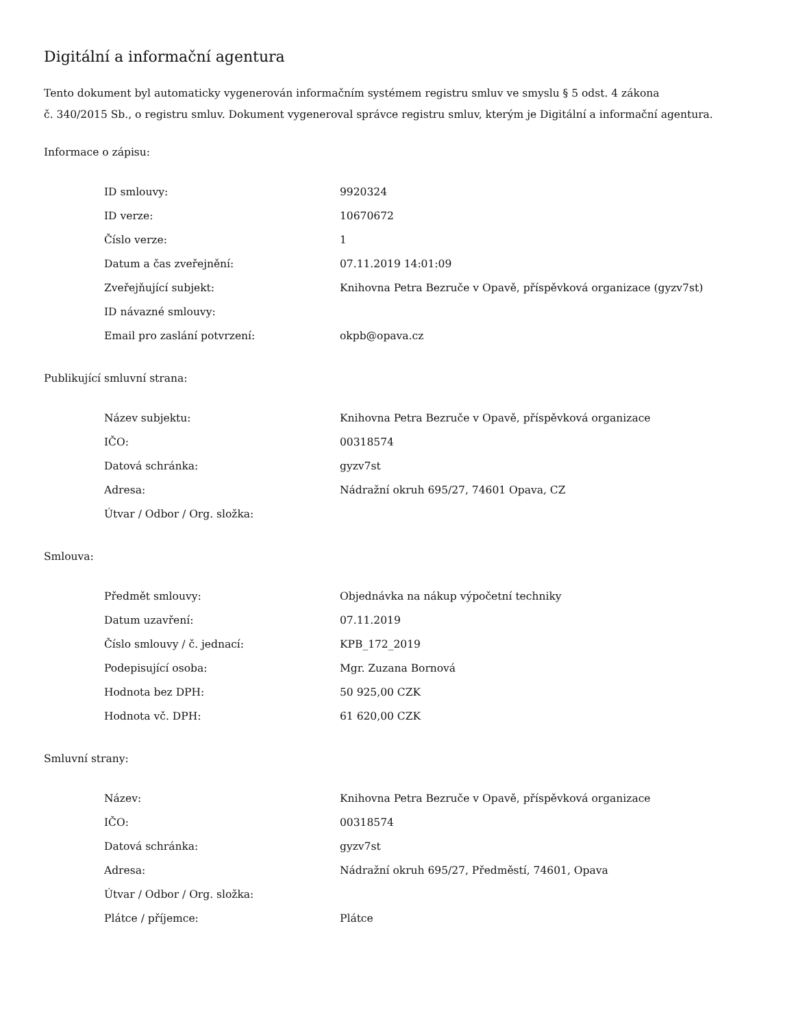Digitální a informační agentura
Tento dokument byl automaticky vygenerován informačním systémem registru smluv ve smyslu § 5 odst. 4 zákona
č. 340/2015 Sb., o registru smluv. Dokument vygeneroval správce registru smluv, kterým je Digitální a informační agentura.
Informace o zápisu:
| ID smlouvy: | 9920324 |
| ID verze: | 10670672 |
| Číslo verze: | 1 |
| Datum a čas zveřejnění: | 07.11.2019 14:01:09 |
| Zveřejňující subjekt: | Knihovna Petra Bezruče v Opavě, příspěvková organizace (gyzv7st) |
| ID návazné smlouvy: | |
| Email pro zaslání potvrzení: | okpb@opava.cz |
Publikující smluvní strana:
| Název subjektu: | Knihovna Petra Bezruče v Opavě, příspěvková organizace |
| IČO: | 00318574 |
| Datová schránka: | gyzv7st |
| Adresa: | Nádražní okruh 695/27, 74601 Opava, CZ |
| Útvar / Odbor / Org. složka: | |
Smlouva:
| Předmět smlouvy: | Objednávka na nákup výpočetní techniky |
| Datum uzavření: | 07.11.2019 |
| Číslo smlouvy / č. jednací: | KPB_172_2019 |
| Podepisující osoba: | Mgr. Zuzana Bornová |
| Hodnota bez DPH: | 50 925,00 CZK |
| Hodnota vč. DPH: | 61 620,00 CZK |
Smluvní strany:
| Název: | Knihovna Petra Bezruče v Opavě, příspěvková organizace |
| IČO: | 00318574 |
| Datová schránka: | gyzv7st |
| Adresa: | Nádražní okruh 695/27, Předměstí, 74601, Opava |
| Útvar / Odbor / Org. složka: | |
| Plátce / příjemce: | Plátce |